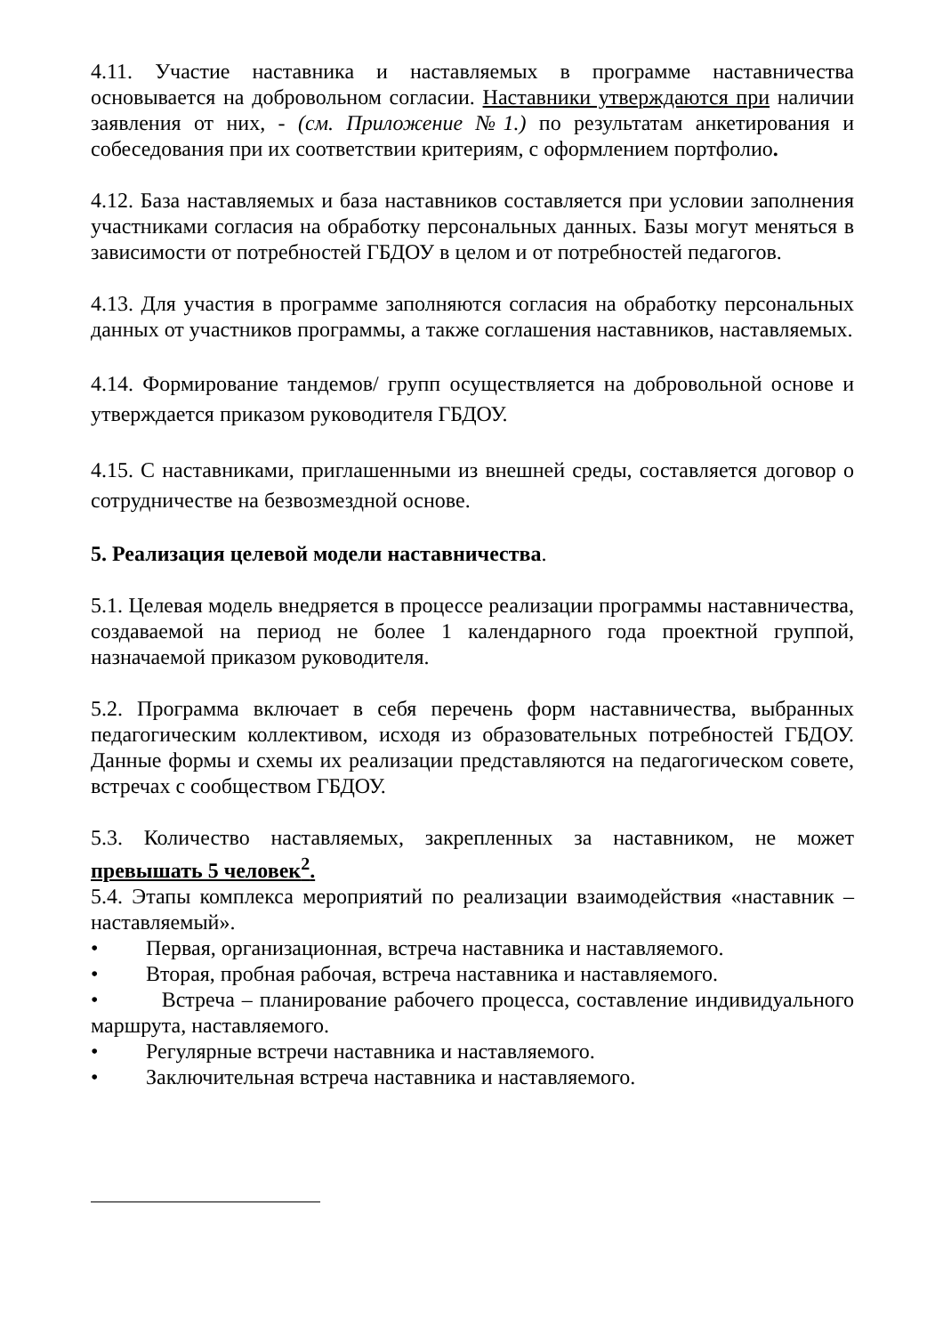4.11. Участие наставника и наставляемых в программе наставничества основывается на добровольном согласии. Наставники утверждаются при наличии заявления от них, - (см. Приложение №1.) по результатам анкетирования и собеседования при их соответствии критериям, с оформлением портфолио.
4.12. База наставляемых и база наставников составляется при условии заполнения участниками согласия на обработку персональных данных. Базы могут меняться в зависимости от потребностей ГБДОУ в целом и от потребностей педагогов.
4.13. Для участия в программе заполняются согласия на обработку персональных данных от участников программы, а также соглашения наставников, наставляемых.
4.14. Формирование тандемов/ групп осуществляется на добровольной основе и утверждается приказом руководителя ГБДОУ.
4.15. С наставниками, приглашенными из внешней среды, составляется договор о сотрудничестве на безвозмездной основе.
5. Реализация целевой модели наставничества.
5.1. Целевая модель внедряется в процессе реализации программы наставничества, создаваемой на период не более 1 календарного года проектной группой, назначаемой приказом руководителя.
5.2. Программа включает в себя перечень форм наставничества, выбранных педагогическим коллективом, исходя из образовательных потребностей ГБДОУ. Данные формы и схемы их реализации представляются на педагогическом совете, встречах с сообществом ГБДОУ.
5.3. Количество наставляемых, закрепленных за наставником, не может превышать 5 человек<sup>2</sup>.
5.4. Этапы комплекса мероприятий по реализации взаимодействия «наставник – наставляемый».
• Первая, организационная, встреча наставника и наставляемого.
• Вторая, пробная рабочая, встреча наставника и наставляемого.
• Встреча – планирование рабочего процесса, составление индивидуального маршрута, наставляемого.
• Регулярные встречи наставника и наставляемого.
• Заключительная встреча наставника и наставляемого.